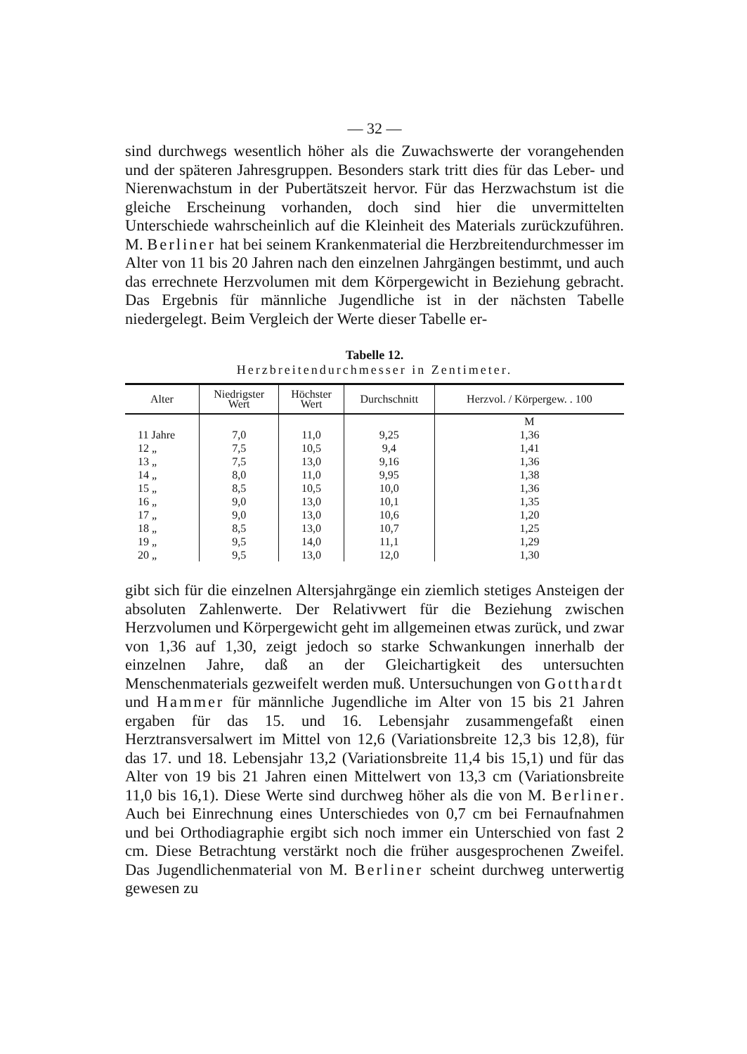— 32 —
sind durchwegs wesentlich höher als die Zuwachswerte der vorangehenden und der späteren Jahresgruppen. Besonders stark tritt dies für das Leber- und Nierenwachstum in der Pubertätszeit hervor. Für das Herzwachstum ist die gleiche Erscheinung vorhanden, doch sind hier die unvermittelten Unterschiede wahrscheinlich auf die Kleinheit des Materials zurückzuführen. M. Berliner hat bei seinem Krankenmaterial die Herzbreitendurchmesser im Alter von 11 bis 20 Jahren nach den einzelnen Jahrgängen bestimmt, und auch das errechnete Herzvolumen mit dem Körpergewicht in Beziehung gebracht. Das Ergebnis für männliche Jugendliche ist in der nächsten Tabelle niedergelegt. Beim Vergleich der Werte dieser Tabelle er-
Tabelle 12.
Herzbreitendurchmesser in Zentimeter.
| Alter | Niedrigster Wert | Höchster Wert | Durchschnitt | Herzvol. / Körpergew. . 100 |
| --- | --- | --- | --- | --- |
| | | | | M |
| 11 Jahre | 7,0 | 11,0 | 9,25 | 1,36 |
| 12 „ | 7,5 | 10,5 | 9,4 | 1,41 |
| 13 „ | 7,5 | 13,0 | 9,16 | 1,36 |
| 14 „ | 8,0 | 11,0 | 9,95 | 1,38 |
| 15 „ | 8,5 | 10,5 | 10,0 | 1,36 |
| 16 „ | 9,0 | 13,0 | 10,1 | 1,35 |
| 17 „ | 9,0 | 13,0 | 10,6 | 1,20 |
| 18 „ | 8,5 | 13,0 | 10,7 | 1,25 |
| 19 „ | 9,5 | 14,0 | 11,1 | 1,29 |
| 20 „ | 9,5 | 13,0 | 12,0 | 1,30 |
gibt sich für die einzelnen Altersjahrgänge ein ziemlich stetiges Ansteigen der absoluten Zahlenwerte. Der Relativwert für die Beziehung zwischen Herzvolumen und Körpergewicht geht im allgemeinen etwas zurück, und zwar von 1,36 auf 1,30, zeigt jedoch so starke Schwankungen innerhalb der einzelnen Jahre, daß an der Gleichartigkeit des untersuchten Menschenmaterials gezweifelt werden muß. Untersuchungen von Gotthardt und Hammer für männliche Jugendliche im Alter von 15 bis 21 Jahren ergaben für das 15. und 16. Lebensjahr zusammengefaßt einen Herztransversalwert im Mittel von 12,6 (Variationsbreite 12,3 bis 12,8), für das 17. und 18. Lebensjahr 13,2 (Variationsbreite 11,4 bis 15,1) und für das Alter von 19 bis 21 Jahren einen Mittelwert von 13,3 cm (Variationsbreite 11,0 bis 16,1). Diese Werte sind durchweg höher als die von M. Berliner. Auch bei Einrechnung eines Unterschiedes von 0,7 cm bei Fernaufnahmen und bei Orthodiagraphie ergibt sich noch immer ein Unterschied von fast 2 cm. Diese Betrachtung verstärkt noch die früher ausgesprochenen Zweifel. Das Jugendlichenmaterial von M. Berliner scheint durchweg unterwertig gewesen zu